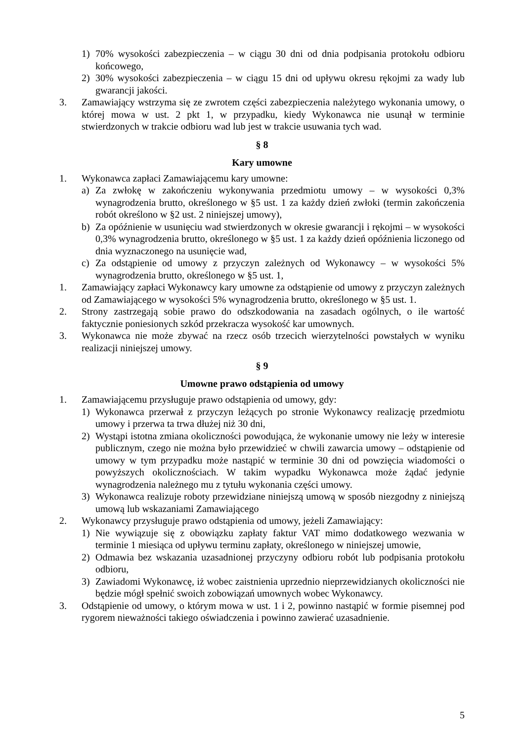1) 70% wysokości zabezpieczenia – w ciągu 30 dni od dnia podpisania protokołu odbioru końcowego,
2) 30% wysokości zabezpieczenia – w ciągu 15 dni od upływu okresu rękojmi za wady lub gwarancji jakości.
3. Zamawiający wstrzyma się ze zwrotem części zabezpieczenia należytego wykonania umowy, o której mowa w ust. 2 pkt 1, w przypadku, kiedy Wykonawca nie usunął w terminie stwierdzonych w trakcie odbioru wad lub jest w trakcie usuwania tych wad.
§ 8
Kary umowne
1. Wykonawca zapłaci Zamawiającemu kary umowne:
a) Za zwłokę w zakończeniu wykonywania przedmiotu umowy – w wysokości 0,3% wynagrodzenia brutto, określonego w §5 ust. 1 za każdy dzień zwłoki (termin zakończenia robót określono w §2 ust. 2 niniejszej umowy),
b) Za opóźnienie w usunięciu wad stwierdzonych w okresie gwarancji i rękojmi – w wysokości 0,3% wynagrodzenia brutto, określonego w §5 ust. 1 za każdy dzień opóźnienia liczonego od dnia wyznaczonego na usunięcie wad,
c) Za odstąpienie od umowy z przyczyn zależnych od Wykonawcy – w wysokości 5% wynagrodzenia brutto, określonego w §5 ust. 1,
1. Zamawiający zapłaci Wykonawcy kary umowne za odstąpienie od umowy z przyczyn zależnych od Zamawiającego w wysokości 5% wynagrodzenia brutto, określonego w §5 ust. 1.
2. Strony zastrzegają sobie prawo do odszkodowania na zasadach ogólnych, o ile wartość faktycznie poniesionych szkód przekracza wysokość kar umownych.
3. Wykonawca nie może zbywać na rzecz osób trzecich wierzytelności powstałych w wyniku realizacji niniejszej umowy.
§ 9
Umowne prawo odstąpienia od umowy
1. Zamawiającemu przysługuje prawo odstąpienia od umowy, gdy:
1) Wykonawca przerwał z przyczyn leżących po stronie Wykonawcy realizację przedmiotu umowy i przerwa ta trwa dłużej niż 30 dni,
2) Wystąpi istotna zmiana okoliczności powodująca, że wykonanie umowy nie leży w interesie publicznym, czego nie można było przewidzieć w chwili zawarcia umowy – odstąpienie od umowy w tym przypadku może nastąpić w terminie 30 dni od powzięcia wiadomości o powyższych okolicznościach. W takim wypadku Wykonawca może żądać jedynie wynagrodzenia należnego mu z tytułu wykonania części umowy.
3) Wykonawca realizuje roboty przewidziane niniejszą umową w sposób niezgodny z niniejszą umową lub wskazaniami Zamawiającego
2. Wykonawcy przysługuje prawo odstąpienia od umowy, jeżeli Zamawiający:
1) Nie wywiązuje się z obowiązku zapłaty faktur VAT mimo dodatkowego wezwania w terminie 1 miesiąca od upływu terminu zapłaty, określonego w niniejszej umowie,
2) Odmawia bez wskazania uzasadnionej przyczyny odbioru robót lub podpisania protokołu odbioru,
3) Zawiadomi Wykonawcę, iż wobec zaistnienia uprzednio nieprzewidzianych okoliczności nie będzie mógł spełnić swoich zobowiązań umownych wobec Wykonawcy.
3. Odstąpienie od umowy, o którym mowa w ust. 1 i 2, powinno nastąpić w formie pisemnej pod rygorem nieważności takiego oświadczenia i powinno zawierać uzasadnienie.
5